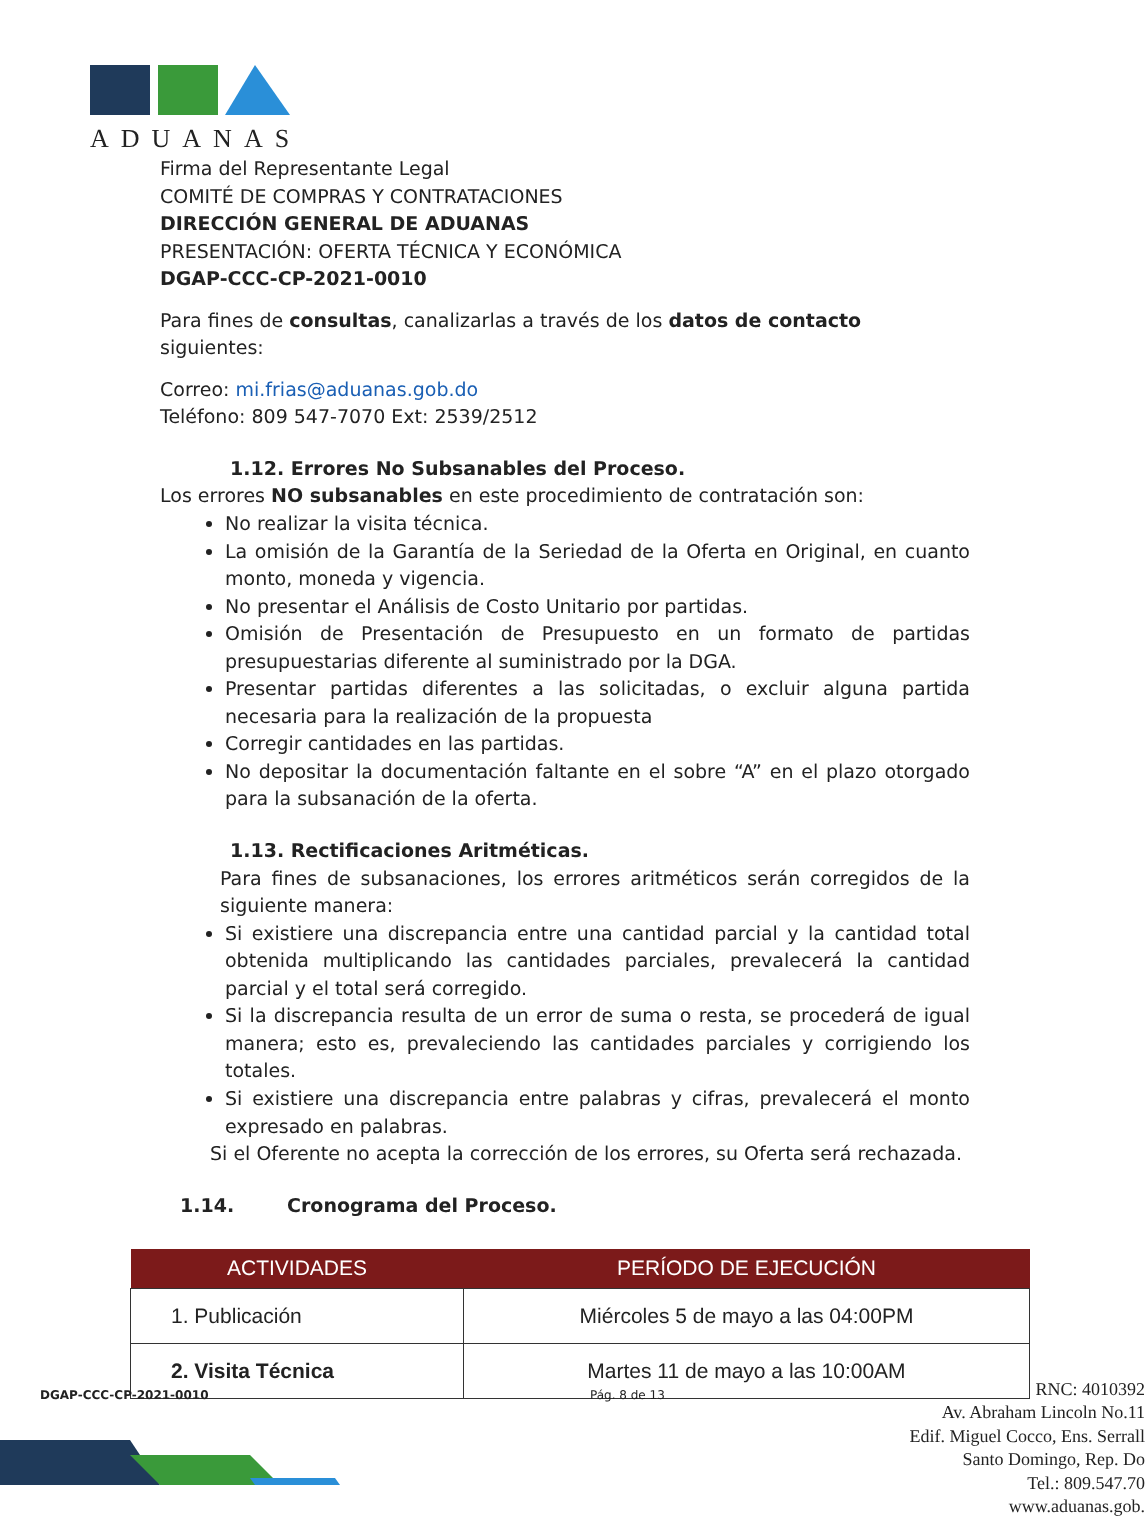ADUANAS
Firma del Representante Legal
COMITÉ DE COMPRAS Y CONTRATACIONES
DIRECCIÓN GENERAL DE ADUANAS
PRESENTACIÓN: OFERTA TÉCNICA Y ECONÓMICA
DGAP-CCC-CP-2021-0010
Para fines de consultas, canalizarlas a través de los datos de contacto siguientes:
Correo: mi.frias@aduanas.gob.do
Teléfono: 809 547-7070 Ext: 2539/2512
1.12. Errores No Subsanables del Proceso.
Los errores NO subsanables en este procedimiento de contratación son:
No realizar la visita técnica.
La omisión de la Garantía de la Seriedad de la Oferta en Original, en cuanto monto, moneda y vigencia.
No presentar el Análisis de Costo Unitario por partidas.
Omisión de Presentación de Presupuesto en un formato de partidas presupuestarias diferente al suministrado por la DGA.
Presentar partidas diferentes a las solicitadas, o excluir alguna partida necesaria para la realización de la propuesta
Corregir cantidades en las partidas.
No depositar la documentación faltante en el sobre “A” en el plazo otorgado para la subsanación de la oferta.
1.13. Rectificaciones Aritméticas.
Para fines de subsanaciones, los errores aritméticos serán corregidos de la siguiente manera:
Si existiere una discrepancia entre una cantidad parcial y la cantidad total obtenida multiplicando las cantidades parciales, prevalecerá la cantidad parcial y el total será corregido.
Si la discrepancia resulta de un error de suma o resta, se procederá de igual manera; esto es, prevaleciendo las cantidades parciales y corrigiendo los totales.
Si existiere una discrepancia entre palabras y cifras, prevalecerá el monto expresado en palabras.
Si el Oferente no acepta la corrección de los errores, su Oferta será rechazada.
1.14. Cronograma del Proceso.
| ACTIVIDADES | PERÍODO DE EJECUCIÓN |
| --- | --- |
| 1. Publicación | Miércoles 5 de mayo a las 04:00PM |
| 2. Visita Técnica | Martes 11 de mayo a las 10:00AM |
DGAP-CCC-CP-2021-0010 Pág. 8 de 13
RNC: 4010392
Av. Abraham Lincoln No.11
Edif. Miguel Cocco, Ens. Serrall
Santo Domingo, Rep. Do
Tel.: 809.547.70
www.aduanas.gob.